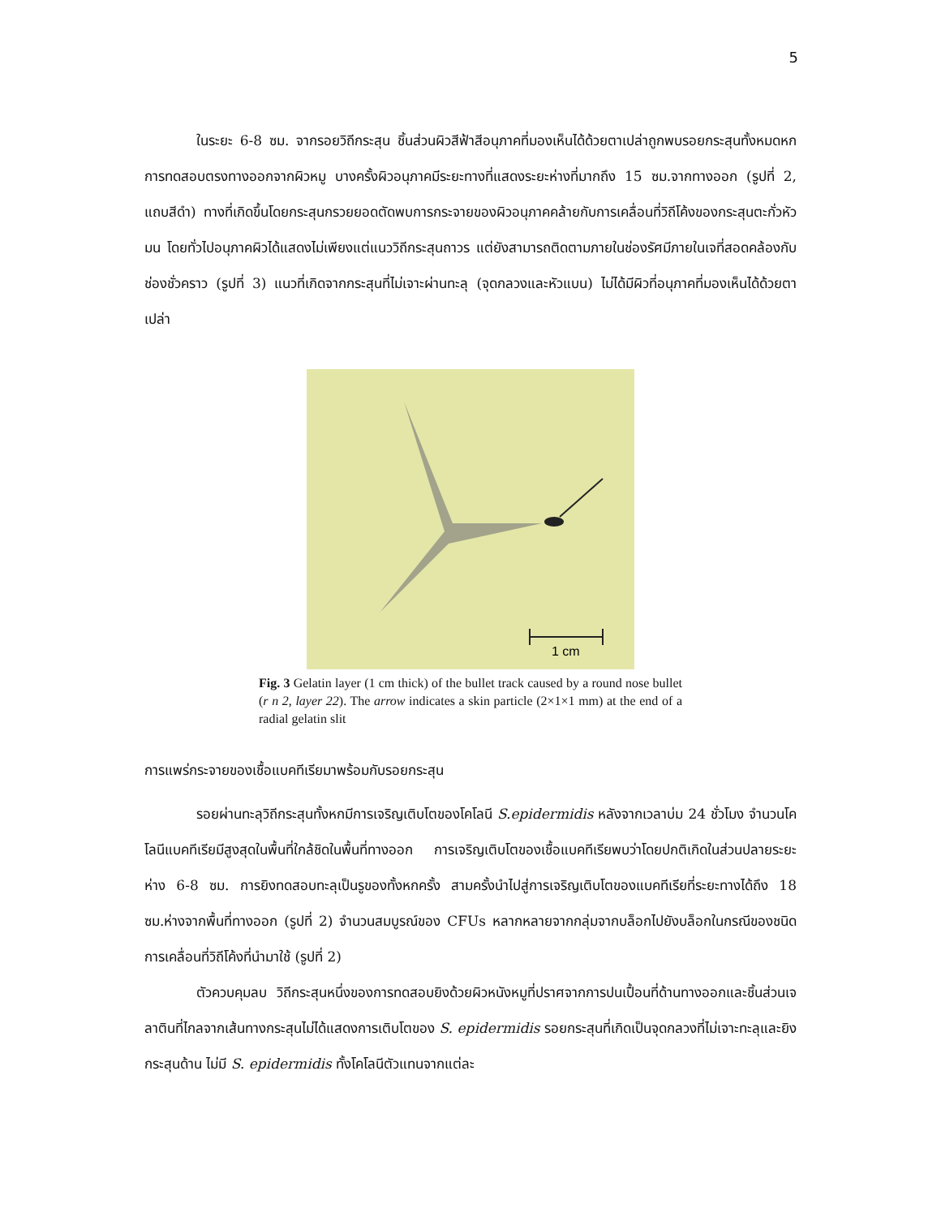5
ในระยะ 6-8 ซม. จากรอยวิถีกระสุน ชิ้นส่วนผิวสีฟ้าสีอนุภาคที่มองเห็นได้ด้วยตาเปล่าถูกพบรอยกระสุนทั้งหมดหกการทดสอบตรงทางออกจากผิวหมู บางครั้งผิวอนุภาคมีระยะทางที่แสดงระยะห่างที่มากถึง 15 ซม.จากทางออก (รูปที่ 2, แถบสีดำ) ทางที่เกิดขึ้นโดยกระสุนกรวยยอดตัดพบการกระจายของผิวอนุภาคคล้ายกับการเคลื่อนที่วิถีโค้งของกระสุนตะกั่วหัวมน โดยทั่วไปอนุภาคผิวได้แสดงไม่เพียงแต่แนววิถีกระสุนถาวร แต่ยังสามารถติดตามภายในช่องรัศมีภายในเจที่สอดคล้องกับช่องชั่วคราว (รูปที่ 3) แนวที่เกิดจากกระสุนที่ไม่เจาะผ่านทะลุ (จุดกลวงและหัวแบน) ไม่ได้มีผิวที่อนุภาคที่มองเห็นได้ด้วยตาเปล่า
1 cm
Fig. 3 Gelatin layer (1 cm thick) of the bullet track caused by a round nose bullet (r n 2, layer 22). The arrow indicates a skin particle (2×1×1 mm) at the end of a radial gelatin slit
การแพร่กระจายของเชื้อแบคทีเรียมาพร้อมกับรอยกระสุน
รอยผ่านทะลุวิถีกระสุนทั้งหกมีการเจริญเติบโตของโคโลนี S.epidermidis หลังจากเวลาบ่ม 24 ชั่วโมง จำนวนโคโลนีแบคทีเรียมีสูงสุดในพื้นที่ใกล้ชิดในพื้นที่ทางออก การเจริญเติบโตของเชื้อแบคทีเรียพบว่าโดยปกติเกิดในส่วนปลายระยะห่าง 6-8 ซม. การยิงทดสอบทะลุเป็นรูของทั้งหกครั้ง สามครั้งนำไปสู่การเจริญเติบโตของแบคทีเรียที่ระยะทางได้ถึง 18 ซม.ห่างจากพื้นที่ทางออก (รูปที่ 2) จำนวนสมบูรณ์ของ CFUs หลากหลายจากกลุ่มจากบล็อกไปยังบล็อกในกรณีของชนิดการเคลื่อนที่วิถีโค้งที่นำมาใช้ (รูปที่ 2)
ตัวควบคุมลบ วิถีกระสุนหนึ่งของการทดสอบยิงด้วยผิวหนังหมูที่ปราศจากการปนเปื้อนที่ด้านทางออกและชิ้นส่วนเจลาตินที่ไกลจากเส้นทางกระสุนไม่ได้แสดงการเติบโตของ S. epidermidis รอยกระสุนที่เกิดเป็นจุดกลวงที่ไม่เจาะทะลุและยิงกระสุนด้าน ไม่มี S. epidermidis ทั้งโคโลนีตัวแทนจากแต่ละ